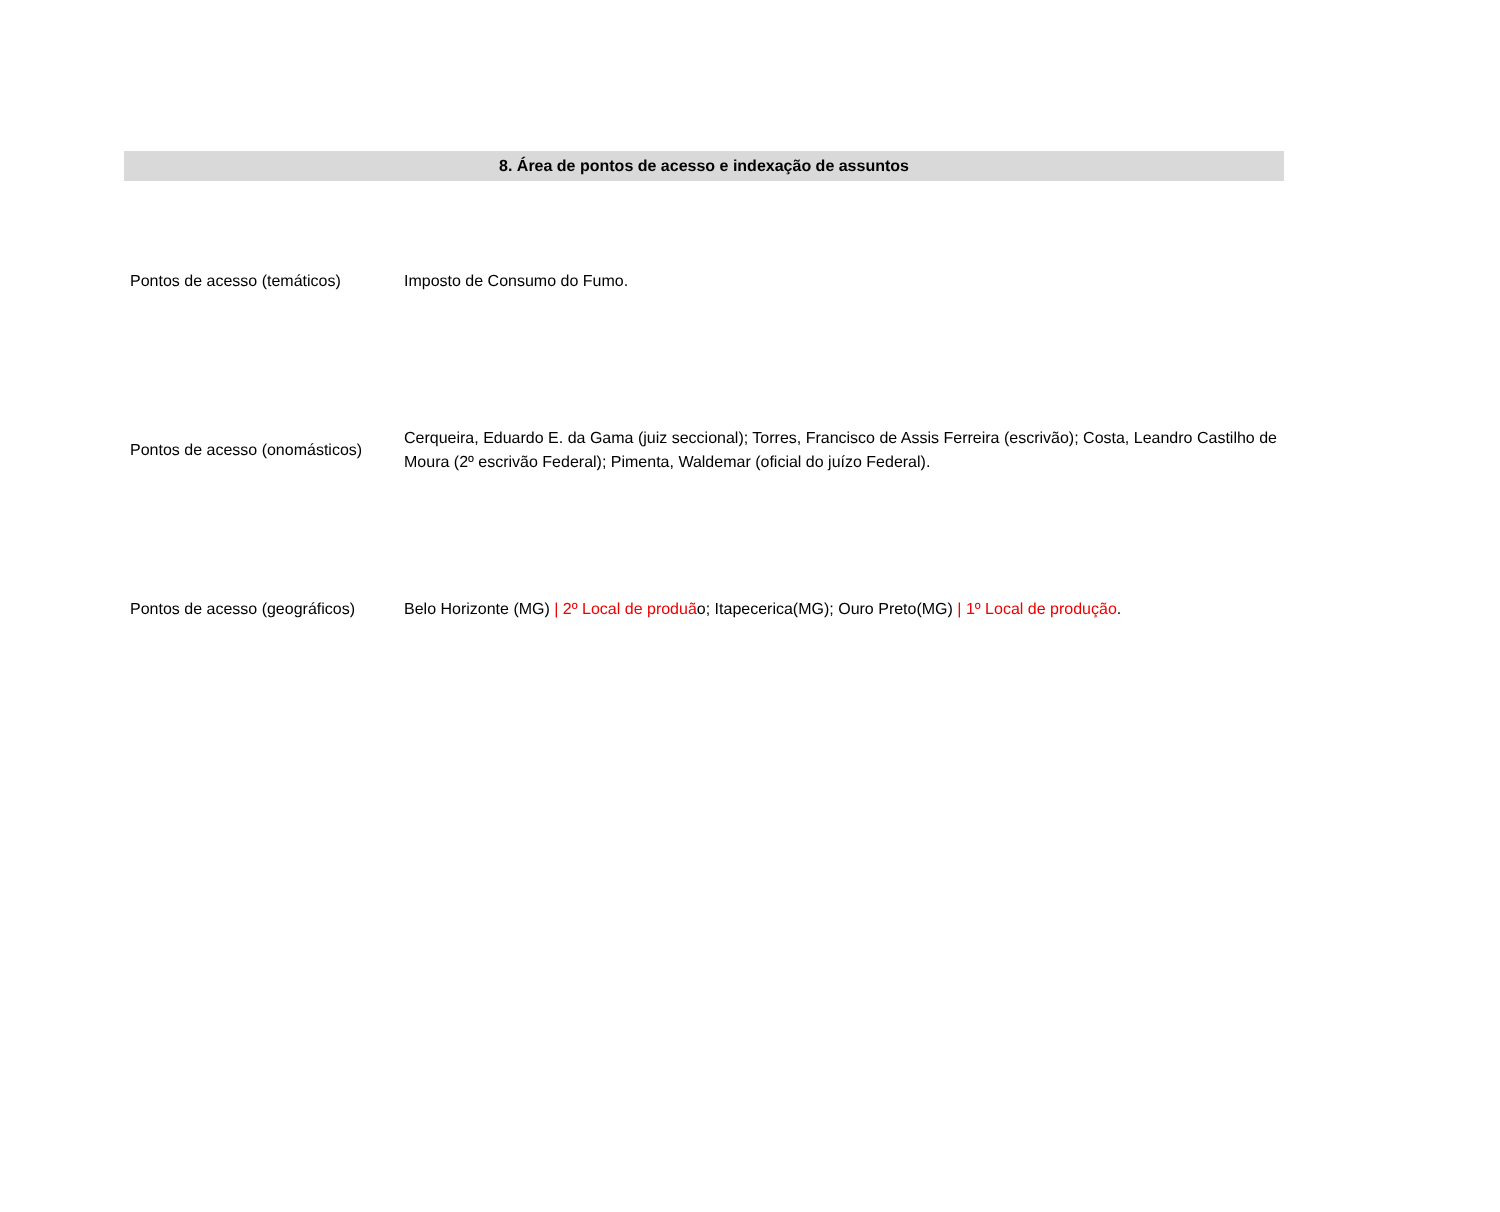8. Área de pontos de acesso e indexação de assuntos
| Pontos de acesso (temáticos) | Imposto de Consumo do Fumo. |
| Pontos de acesso (onomásticos) | Cerqueira, Eduardo E. da Gama (juiz seccional); Torres, Francisco de Assis Ferreira (escrivão); Costa, Leandro Castilho de Moura (2º escrivão Federal); Pimenta, Waldemar (oficial do juízo Federal). |
| Pontos de acesso (geográficos) | Belo Horizonte (MG) / 2º Local de produã o; Itapecerica(MG); Ouro Preto(MG) / 1º Local de produção . |